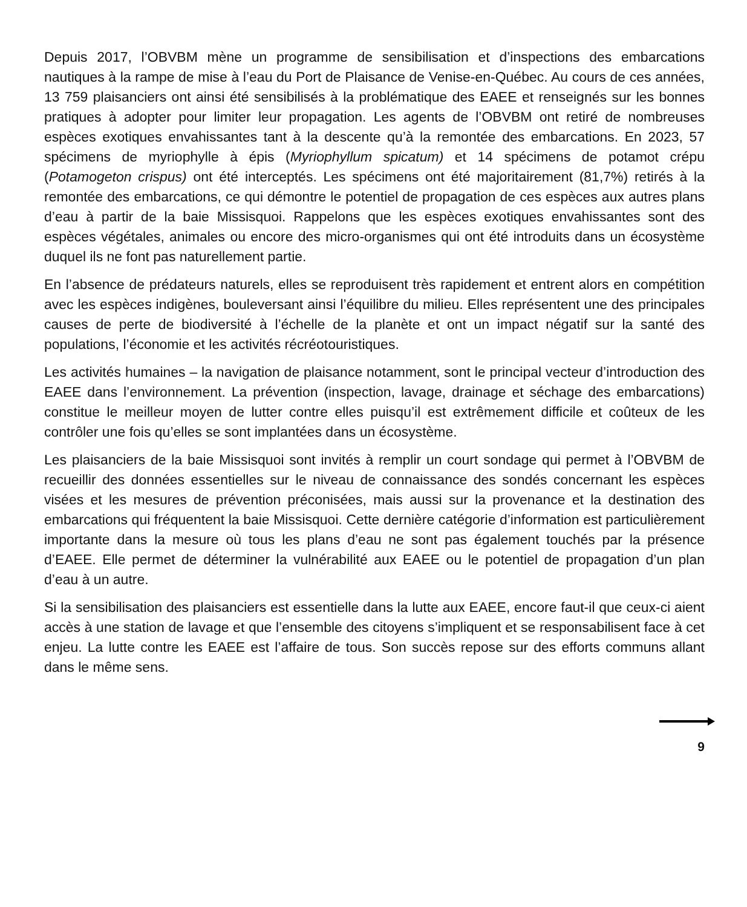Depuis 2017, l’OBVBM mène un programme de sensibilisation et d’inspections des embarcations nautiques à la rampe de mise à l’eau du Port de Plaisance de Venise-en-Québec. Au cours de ces années, 13 759 plaisanciers ont ainsi été sensibilisés à la problématique des EAEE et renseignés sur les bonnes pratiques à adopter pour limiter leur propagation. Les agents de l’OBVBM ont retiré de nombreuses espèces exotiques envahissantes tant à la descente qu’à la remontée des embarcations. En 2023, 57 spécimens de myriophylle à épis (Myriophyllum spicatum) et 14 spécimens de potamot crépu (Potamogeton crispus) ont été interceptés. Les spécimens ont été majoritairement (81,7%) retirés à la remontée des embarcations, ce qui démontre le potentiel de propagation de ces espèces aux autres plans d’eau à partir de la baie Missisquoi. Rappelons que les espèces exotiques envahissantes sont des espèces végétales, animales ou encore des micro-organismes qui ont été introduits dans un écosystème duquel ils ne font pas naturellement partie.
En l’absence de prédateurs naturels, elles se reproduisent très rapidement et entrent alors en compétition avec les espèces indigènes, bouleversant ainsi l’équilibre du milieu. Elles représentent une des principales causes de perte de biodiversité à l’échelle de la planète et ont un impact négatif sur la santé des populations, l’économie et les activités récréotouristiques.
Les activités humaines – la navigation de plaisance notamment, sont le principal vecteur d’introduction des EAEE dans l’environnement. La prévention (inspection, lavage, drainage et séchage des embarcations) constitue le meilleur moyen de lutter contre elles puisqu’il est extrêmement difficile et coûteux de les contrôler une fois qu’elles se sont implantées dans un écosystème.
Les plaisanciers de la baie Missisquoi sont invités à remplir un court sondage qui permet à l’OBVBM de recueillir des données essentielles sur le niveau de connaissance des sondés concernant les espèces visées et les mesures de prévention préconisées, mais aussi sur la provenance et la destination des embarcations qui fréquentent la baie Missisquoi. Cette dernière catégorie d’information est particulièrement importante dans la mesure où tous les plans d’eau ne sont pas également touchés par la présence d’EAEE. Elle permet de déterminer la vulnérabilité aux EAEE ou le potentiel de propagation d’un plan d’eau à un autre.
Si la sensibilisation des plaisanciers est essentielle dans la lutte aux EAEE, encore faut-il que ceux-ci aient accès à une station de lavage et que l’ensemble des citoyens s’impliquent et se responsabilisent face à cet enjeu. La lutte contre les EAEE est l’affaire de tous. Son succès repose sur des efforts communs allant dans le même sens.
9